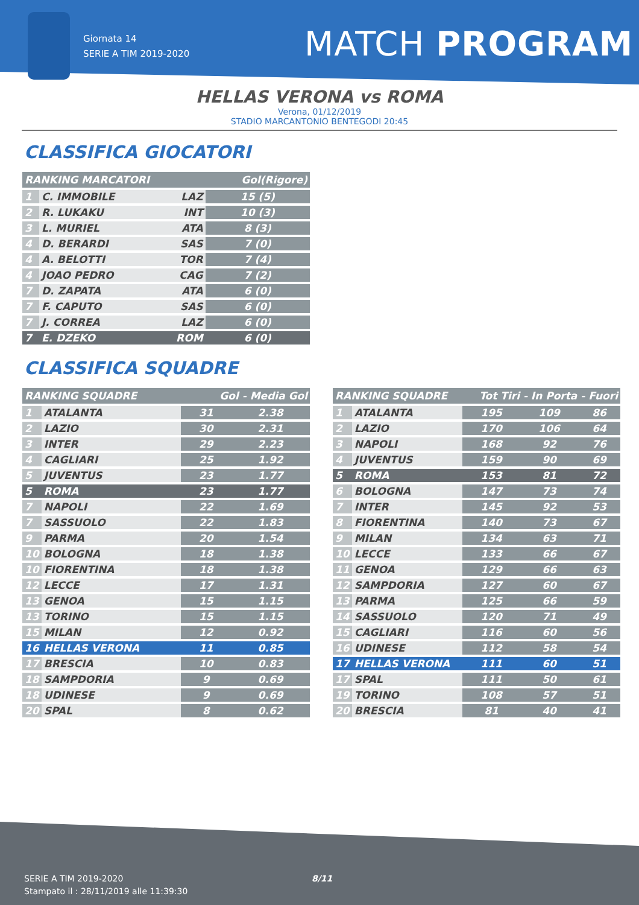Giornata 14
SERIE A TIM 2019-2020
MATCH PROGRAM
HELLAS VERONA vs ROMA
Verona, 01/12/2019
STADIO MARCANTONIO BENTEGODI 20:45
CLASSIFICA GIOCATORI
| RANKING MARCATORI | | | Gol(Rigore) |
| --- | --- | --- | --- |
| 1 | C. IMMOBILE | LAZ | 15 (5) |
| 2 | R. LUKAKU | INT | 10 (3) |
| 3 | L. MURIEL | ATA | 8 (3) |
| 4 | D. BERARDI | SAS | 7 (0) |
| 4 | A. BELOTTI | TOR | 7 (4) |
| 4 | JOAO PEDRO | CAG | 7 (2) |
| 7 | D. ZAPATA | ATA | 6 (0) |
| 7 | F. CAPUTO | SAS | 6 (0) |
| 7 | J. CORREA | LAZ | 6 (0) |
| 7 | E. DZEKO | ROM | 6 (0) |
CLASSIFICA SQUADRE
| RANKING SQUADRE | | Gol - Media Gol | |
| --- | --- | --- | --- |
| 1 | ATALANTA | 31 | 2.38 |
| 2 | LAZIO | 30 | 2.31 |
| 3 | INTER | 29 | 2.23 |
| 4 | CAGLIARI | 25 | 1.92 |
| 5 | JUVENTUS | 23 | 1.77 |
| 5 | ROMA | 23 | 1.77 |
| 7 | NAPOLI | 22 | 1.69 |
| 7 | SASSUOLO | 22 | 1.83 |
| 9 | PARMA | 20 | 1.54 |
| 10 | BOLOGNA | 18 | 1.38 |
| 10 | FIORENTINA | 18 | 1.38 |
| 12 | LECCE | 17 | 1.31 |
| 13 | GENOA | 15 | 1.15 |
| 13 | TORINO | 15 | 1.15 |
| 15 | MILAN | 12 | 0.92 |
| 16 | HELLAS VERONA | 11 | 0.85 |
| 17 | BRESCIA | 10 | 0.83 |
| 18 | SAMPDORIA | 9 | 0.69 |
| 18 | UDINESE | 9 | 0.69 |
| 20 | SPAL | 8 | 0.62 |
| RANKING SQUADRE | | Tot Tiri - In Porta - Fuori | | |
| --- | --- | --- | --- | --- |
| 1 | ATALANTA | 195 | 109 | 86 |
| 2 | LAZIO | 170 | 106 | 64 |
| 3 | NAPOLI | 168 | 92 | 76 |
| 4 | JUVENTUS | 159 | 90 | 69 |
| 5 | ROMA | 153 | 81 | 72 |
| 6 | BOLOGNA | 147 | 73 | 74 |
| 7 | INTER | 145 | 92 | 53 |
| 8 | FIORENTINA | 140 | 73 | 67 |
| 9 | MILAN | 134 | 63 | 71 |
| 10 | LECCE | 133 | 66 | 67 |
| 11 | GENOA | 129 | 66 | 63 |
| 12 | SAMPDORIA | 127 | 60 | 67 |
| 13 | PARMA | 125 | 66 | 59 |
| 14 | SASSUOLO | 120 | 71 | 49 |
| 15 | CAGLIARI | 116 | 60 | 56 |
| 16 | UDINESE | 112 | 58 | 54 |
| 17 | HELLAS VERONA | 111 | 60 | 51 |
| 17 | SPAL | 111 | 50 | 61 |
| 19 | TORINO | 108 | 57 | 51 |
| 20 | BRESCIA | 81 | 40 | 41 |
SERIE A TIM 2019-2020
Stampato il : 28/11/2019 alle 11:39:30
8/11